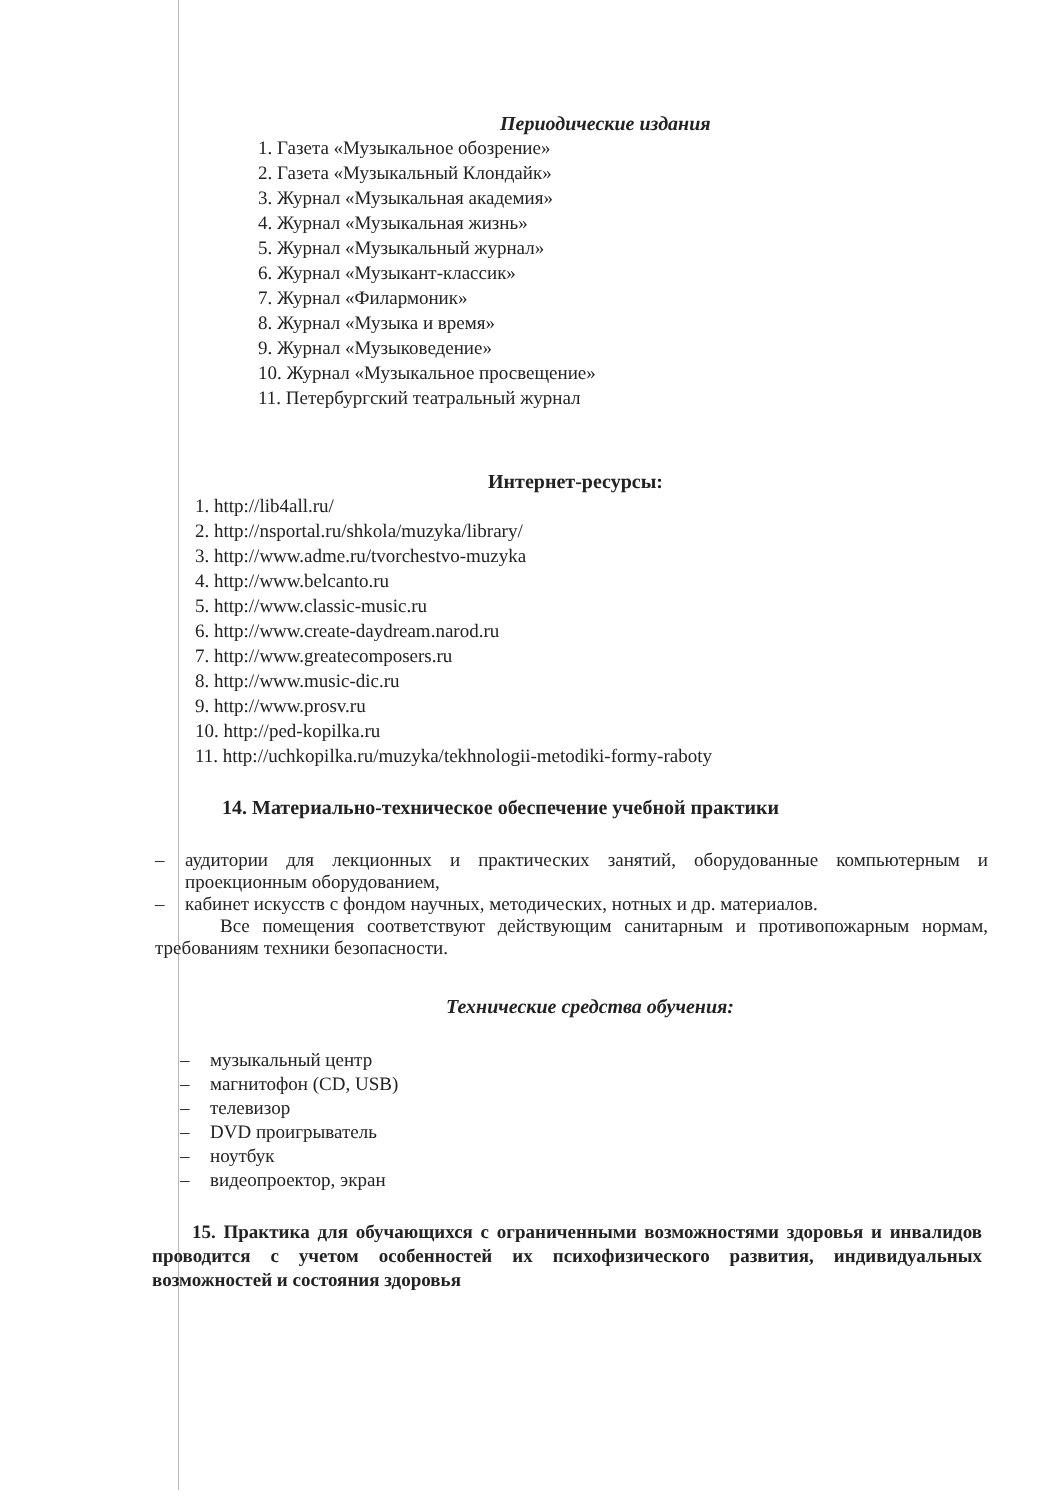Периодические издания
1. Газета «Музыкальное обозрение»
2. Газета «Музыкальный Клондайк»
3. Журнал «Музыкальная академия»
4. Журнал «Музыкальная жизнь»
5. Журнал «Музыкальный журнал»
6. Журнал «Музыкант-классик»
7. Журнал «Филармоник»
8. Журнал «Музыка и время»
9. Журнал «Музыковедение»
10. Журнал «Музыкальное просвещение»
11. Петербургский театральный журнал
Интернет-ресурсы:
1. http://lib4all.ru/
2. http://nsportal.ru/shkola/muzyka/library/
3. http://www.adme.ru/tvorchestvo-muzyka
4. http://www.belcanto.ru
5. http://www.classic-music.ru
6. http://www.create-daydream.narod.ru
7. http://www.greatecomposers.ru
8. http://www.music-dic.ru
9. http://www.prosv.ru
10. http://ped-kopilka.ru
11. http://uchkopilka.ru/muzyka/tekhnologii-metodiki-formy-raboty
14. Материально-техническое обеспечение учебной практики
– аудитории для лекционных и практических занятий, оборудованные компьютерным и проекционным оборудованием,
– кабинет искусств с фондом научных, методических, нотных и др. материалов.
Все помещения соответствуют действующим санитарным и противопожарным нормам, требованиям техники безопасности.
Технические средства обучения:
– музыкальный центр
– магнитофон (CD, USB)
– телевизор
– DVD проигрыватель
– ноутбук
– видеопроектор, экран
15. Практика для обучающихся с ограниченными возможностями здоровья и инвалидов проводится с учетом особенностей их психофизического развития, индивидуальных возможностей и состояния здоровья